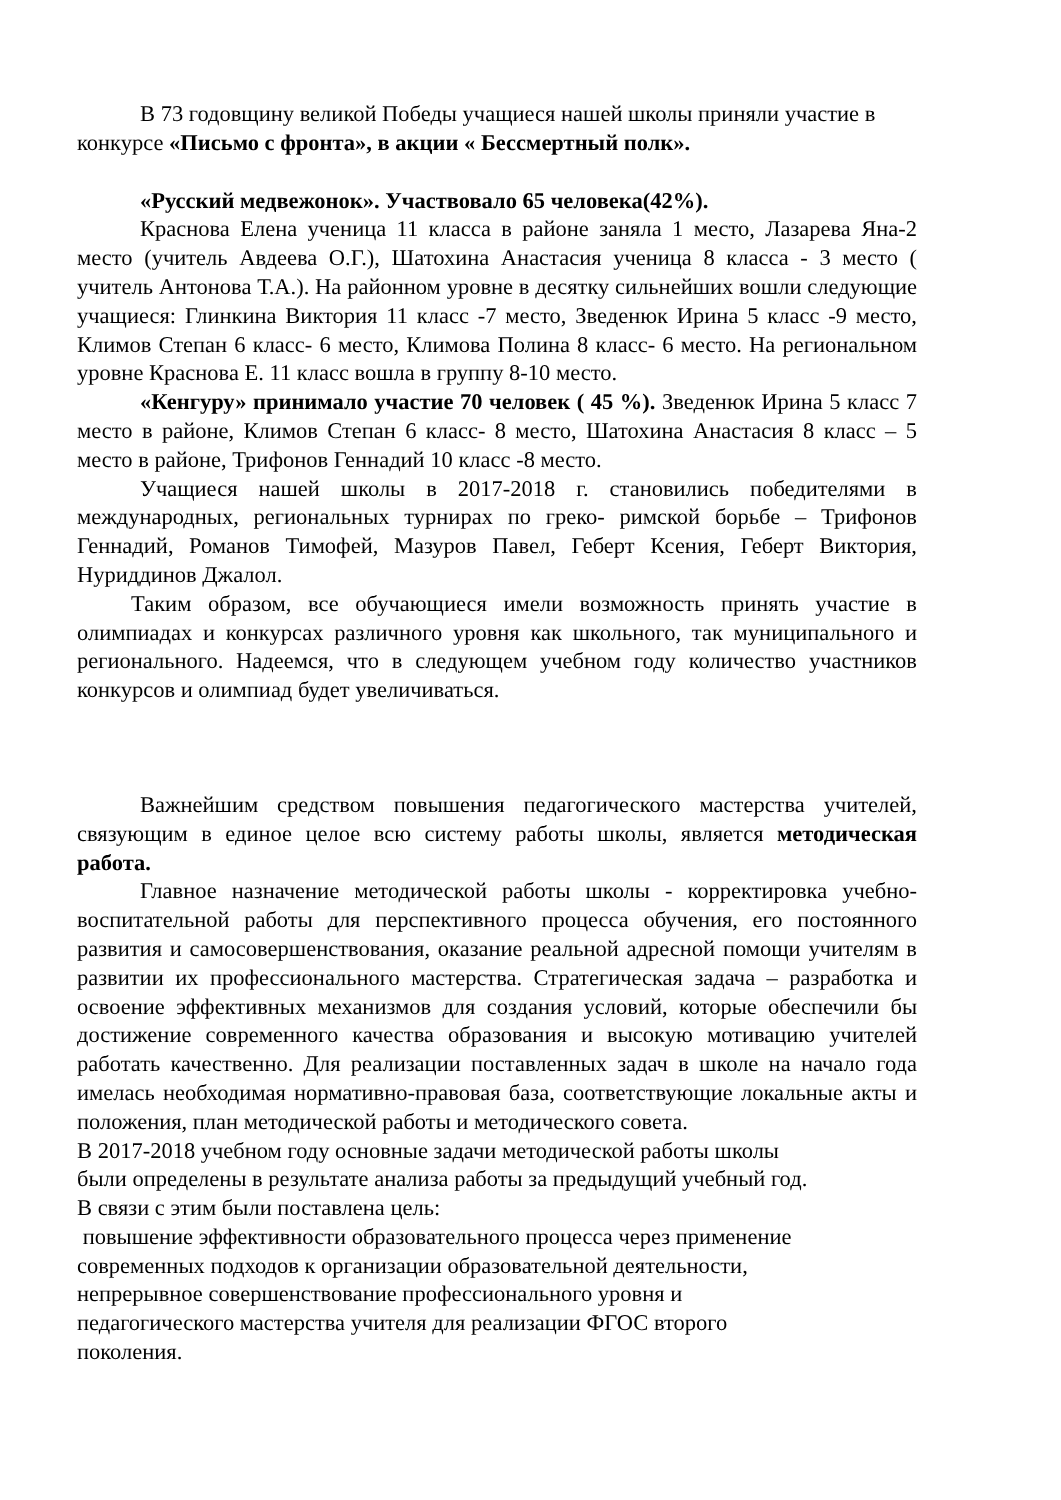В 73 годовщину великой Победы учащиеся нашей школы приняли участие в конкурсе «Письмо с фронта», в акции « Бессмертный полк».
«Русский медвежонок». Участвовало 65 человека(42%).
Краснова Елена ученица 11 класса в районе заняла 1 место, Лазарева Яна-2 место (учитель Авдеева О.Г.), Шатохина Анастасия ученица 8 класса - 3 место ( учитель Антонова Т.А.). На районном уровне в десятку сильнейших вошли следующие учащиеся: Глинкина Виктория 11 класс -7 место, Зведенюк Ирина 5 класс -9 место, Климов Степан 6 класс- 6 место, Климова Полина 8 класс- 6 место. На региональном уровне Краснова Е. 11 класс вошла в группу 8-10 место.
«Кенгуру» принимало участие 70 человек ( 45 %). Зведенюк Ирина 5 класс 7 место в районе, Климов Степан 6 класс- 8 место, Шатохина Анастасия 8 класс – 5 место в районе, Трифонов Геннадий 10 класс -8 место.
Учащиеся нашей школы в 2017-2018 г. становились победителями в международных, региональных турнирах по греко- римской борьбе – Трифонов Геннадий, Романов Тимофей, Мазуров Павел, Геберт Ксения, Геберт Виктория, Нуриддинов Джалол.
Таким образом, все обучающиеся имели возможность принять участие в олимпиадах и конкурсах различного уровня как школьного, так муниципального и регионального. Надеемся, что в следующем учебном году количество участников конкурсов и олимпиад будет увеличиваться.
Важнейшим средством повышения педагогического мастерства учителей, связующим в единое целое всю систему работы школы, является методическая работа.
Главное назначение методической работы школы - корректировка учебно-воспитательной работы для перспективного процесса обучения, его постоянного развития и самосовершенствования, оказание реальной адресной помощи учителям в развитии их профессионального мастерства. Стратегическая задача – разработка и освоение эффективных механизмов для создания условий, которые обеспечили бы достижение современного качества образования и высокую мотивацию учителей работать качественно. Для реализации поставленных задач в школе на начало года имелась необходимая нормативно-правовая база, соответствующие локальные акты и положения, план методической работы и методического совета.
В 2017-2018 учебном году основные задачи методической работы школы
были определены в результате анализа работы за предыдущий учебный год.
В связи с этим были поставлена цель:
повышение эффективности образовательного процесса через применение
современных подходов к организации образовательной деятельности,
непрерывное совершенствование профессионального уровня и
педагогического мастерства учителя для реализации ФГОС второго
поколения.